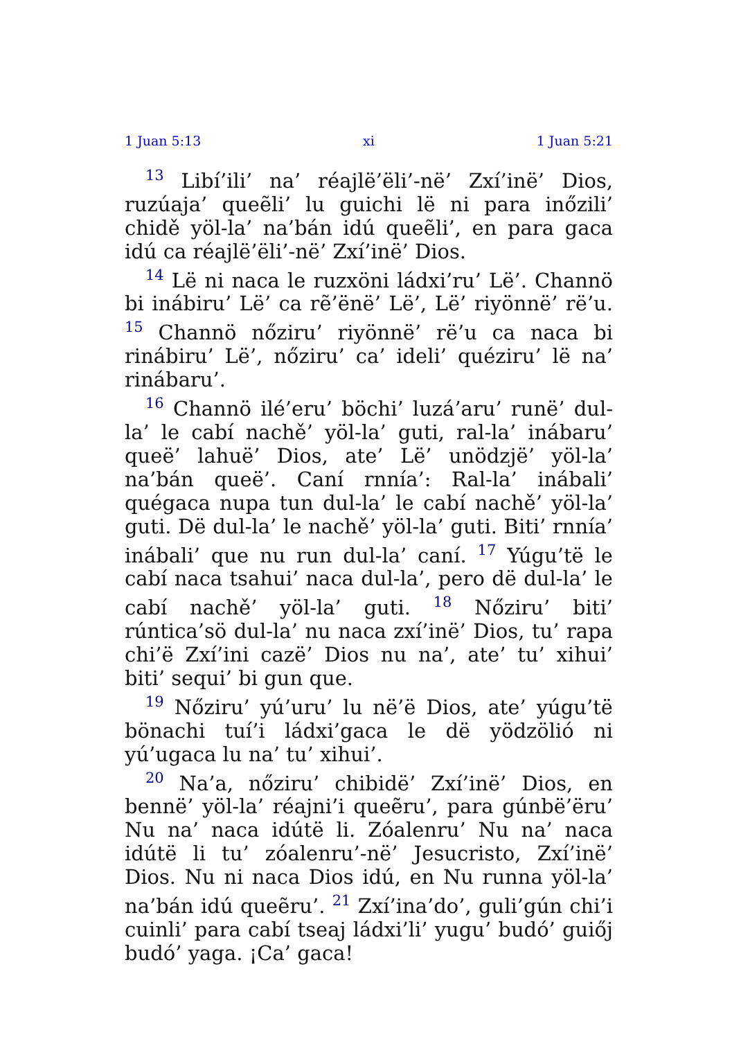1 Juan 5:13 xi 1 Juan 5:21
<sup>13</sup> Libí’ili’ na’ réajlë’ëli’-në’ Zxí’inë’ Dios, ruzúaja’ queẽli’ lu guichi lë ni para inőzili’ chidě yöl-la’ na’bán idú queẽli’, en para gaca idú ca réajlë’ëli’-në’ Zxí’inë’ Dios.
<sup>14</sup> Lë ni naca le ruzxöni ládxi’ru’ Lë’. Channö bi inábiru’ Lë’ ca rẽ’ënë’ Lë’, Lë’ riyönnë’ rë’u. <sup>15</sup> Channö nőziru’ riyönnë’ rë’u ca naca bi rinábiru’ Lë’, nőziru’ ca’ ideli’ quéziru’ lë na’ rinábaru’.
<sup>16</sup> Channö ilé’eru’ böchi’ luzá’aru’ runë’ dul-la’ le cabí nachě’ yöl-la’ guti, ral-la’ inábaru’ queë’ lahuë’ Dios, ate’ Lë’ unödzjë’ yöl-la’ na’bán queë’. Caní rnnía’: Ral-la’ inábali’ quégaca nupa tun dul-la’ le cabí nachě’ yöl-la’ guti. Dë dul-la’ le nachě’ yöl-la’ guti. Biti’ rnnía’ inábali’ que nu run dul-la’ caní. <sup>17</sup> Yúgu’të le cabí naca tsahui’ naca dul-la’, pero dë dul-la’ le cabí nachě’ yöl-la’ guti. <sup>18</sup> Nőziru’ biti’ rúntica’sö dul-la’ nu naca zxí’inë’ Dios, tu’ rapa chi’ë Zxí’ini cazë’ Dios nu na’, ate’ tu’ xihui’ biti’ sequi’ bi gun que.
<sup>19</sup> Nőziru’ yú’uru’ lu në’ë Dios, ate’ yúgu’të bönachi tuí’i ládxi’gaca le dë yödzölió ni yú’ugaca lu na’ tu’ xihui’.
<sup>20</sup> Na’a, nőziru’ chibidë’ Zxí’inë’ Dios, en bennë’ yöl-la’ réajni’i queẽru’, para gúnbë’ëru’ Nu na’ naca idútë li. Zóalenru’ Nu na’ naca idútë li tu’ zóalenru’-në’ Jesucristo, Zxí’inë’ Dios. Nu ni naca Dios idú, en Nu runna yöl-la’ na’bán idú queẽru’. <sup>21</sup> Zxí’ina’do’, guli’gún chi’i cuinli’ para cabí tseaj ládxi’li’ yugu’ budó’ guiőj budó’ yaga. ¡Ca’ gaca!